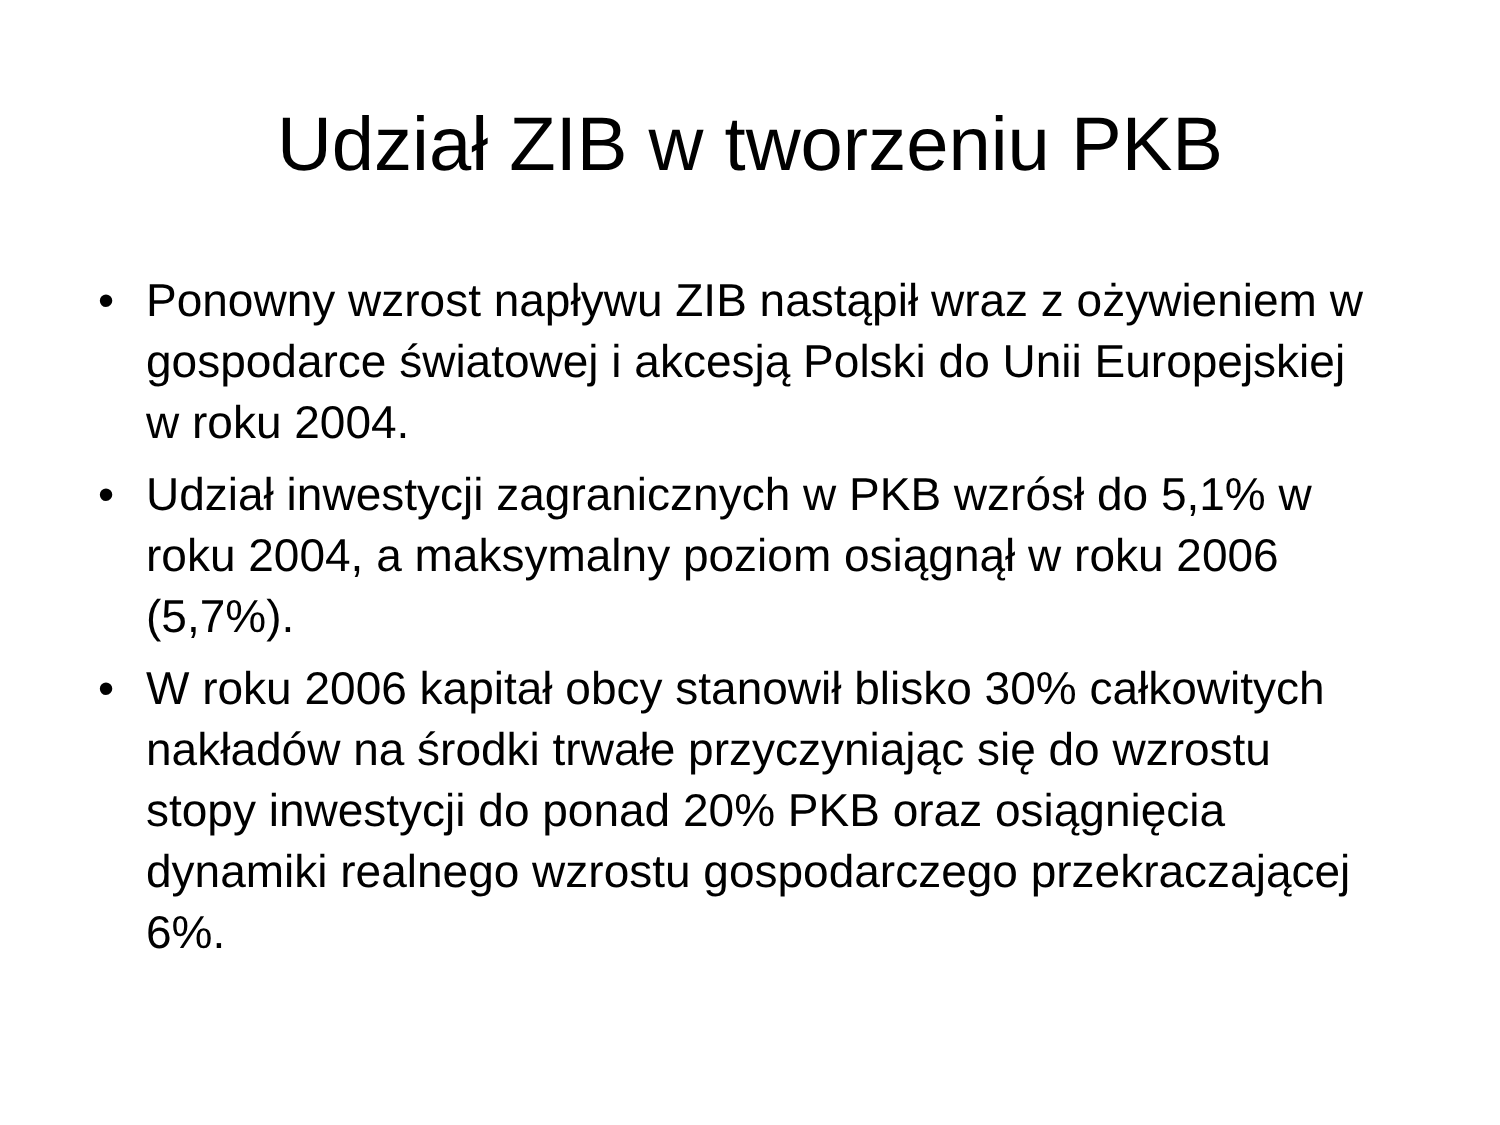Udział ZIB w tworzeniu PKB
• Ponowny wzrost napływu ZIB nastąpił wraz z ożywieniem w gospodarce światowej i akcesją Polski do Unii Europejskiej w roku 2004.
• Udział inwestycji zagranicznych w PKB wzrósł do 5,1% w roku 2004, a maksymalny poziom osiągnął w roku 2006 (5,7%).
• W roku 2006 kapitał obcy stanowił blisko 30% całkowitych nakładów na środki trwałe przyczyniając się do wzrostu stopy inwestycji do ponad 20% PKB oraz osiągnięcia dynamiki realnego wzrostu gospodarczego przekraczającej 6%.